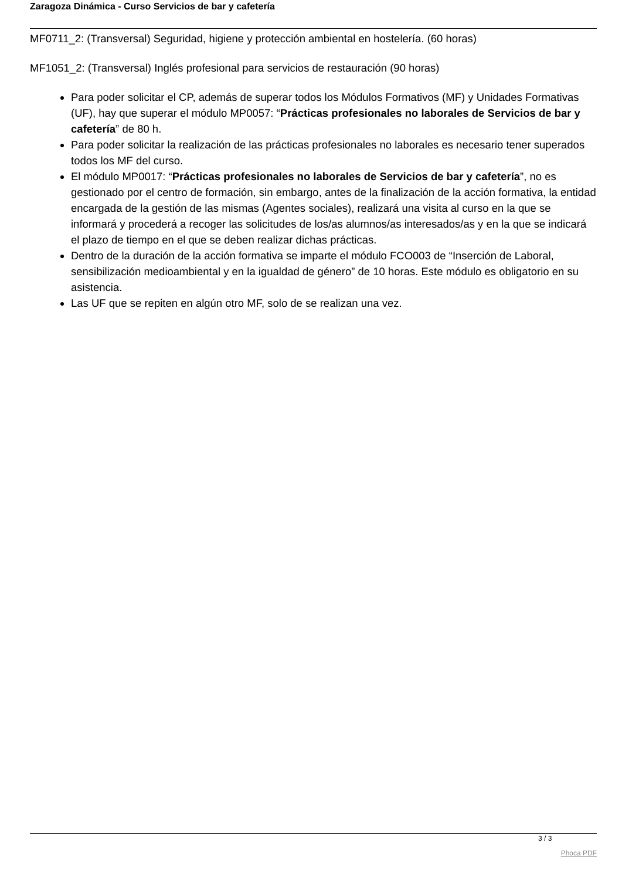Zaragoza Dinámica - Curso Servicios de bar y cafetería
MF0711_2: (Transversal) Seguridad, higiene y protección ambiental en hostelería. (60 horas)
MF1051_2: (Transversal) Inglés profesional para servicios de restauración (90 horas)
Para poder solicitar el CP, además de superar todos los Módulos Formativos (MF) y Unidades Formativas (UF), hay que superar el módulo MP0057: “Prácticas profesionales no laborales de Servicios de bar y cafetería” de 80 h.
Para poder solicitar la realización de las prácticas profesionales no laborales es necesario tener superados todos los MF del curso.
El módulo MP0017: “Prácticas profesionales no laborales de Servicios de bar y cafetería”, no es gestionado por el centro de formación, sin embargo, antes de la finalización de la acción formativa, la entidad encargada de la gestión de las mismas (Agentes sociales), realizará una visita al curso en la que se informará y procederá a recoger las solicitudes de los/as alumnos/as interesados/as y en la que se indicará el plazo de tiempo en el que se deben realizar dichas prácticas.
Dentro de la duración de la acción formativa se imparte el módulo FCO003 de “Inserción de Laboral, sensibilización medioambiental y en la igualdad de género” de 10 horas. Este módulo es obligatorio en su asistencia.
Las UF que se repiten en algún otro MF, solo de se realizan una vez.
3 / 3
Phoca PDF